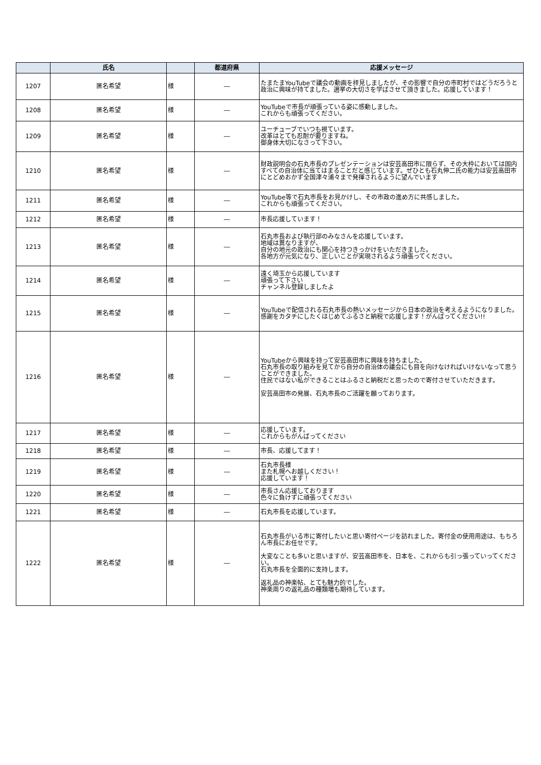| | 氏名 | | 都道府県 | 応援メッセージ |
| --- | --- | --- | --- | --- |
| 1207 | 匿名希望 | 様 | ― | たまたまYouTubeで議会の動画を拝見しましたが、その影響で自分の市町村ではどうだろうと政治に興味が持てました。選挙の大切さを学ばさせて頂きました。応援しています！ |
| 1208 | 匿名希望 | 様 | ― | YouTubeで市長が頑張っている姿に感動しました。 これからも頑張ってください。 |
| 1209 | 匿名希望 | 様 | ― | ユーチューブでいつも視ています。 改革はとても忍耐が要りますね。 御身体大切になさって下さい。 |
| 1210 | 匿名希望 | 様 | ― | 財政説明会の石丸市長のプレゼンテーションは安芸高田市に限らず、その大枠においては国内すべての自治体に当てはまることだと感じています。ぜひとも石丸伸二氏の能力は安芸高田市にとどめおかず全国津々浦々まで発揮されるように望んでいます |
| 1211 | 匿名希望 | 様 | ― | YouTube等で石丸市長をお見かけし、その市政の進め方に共感しました。 これからも頑張ってください。 |
| 1212 | 匿名希望 | 様 | ― | 市長応援しています！ |
| 1213 | 匿名希望 | 様 | ― | 石丸市長および執行部のみなさんを応援しています。 地域は異なりますが、 自分の地元の政治にも関心を持つきっかけをいただきました。 各地方が元気になり、正しいことが実現されるよう頑張ってください。 |
| 1214 | 匿名希望 | 様 | ― | 遠く埼玉から応援しています 頑張って下さい チャンネル登録しましたよ |
| 1215 | 匿名希望 | 様 | ― | YouTubeで配信される石丸市長の熱いメッセージから日本の政治を考えるようになりました。感謝をカタチにしたくはじめてふるさと納税で応援します！がんばってください!! |
| 1216 | 匿名希望 | 様 | ― | YouTubeから興味を持って安芸高田市に興味を持ちました。 石丸市長の取り組みを見てから自分の自治体の議会にも目を向けなければいけないなって思うことができました。 住民ではない私ができることはふるさと納税だと思ったので寄付させていただきます。 安芸高田市の発展、石丸市長のご活躍を願っております。 |
| 1217 | 匿名希望 | 様 | ― | 応援しています。 これからもがんばってください |
| 1218 | 匿名希望 | 様 | ― | 市長、応援してます！ |
| 1219 | 匿名希望 | 様 | ― | 石丸市長様 また札幌へお越しください！ 応援しています！ |
| 1220 | 匿名希望 | 様 | ― | 市長さん応援しております 色々に負けずに頑張ってください |
| 1221 | 匿名希望 | 様 | ― | 石丸市長を応援しています。 |
| 1222 | 匿名希望 | 様 | ― | 石丸市長がいる市に寄付したいと思い寄付ページを訪れました。寄付金の使用用途は、もちろん市長にお任せです。 大変なことも多いと思いますが、安芸高田市を、日本を、これからも引っ張っていってください。 石丸市長を全面的に支持します。 返礼品の神楽帖、とても魅力的でした。 神楽周りの返礼品の種類増も期待しています。 |